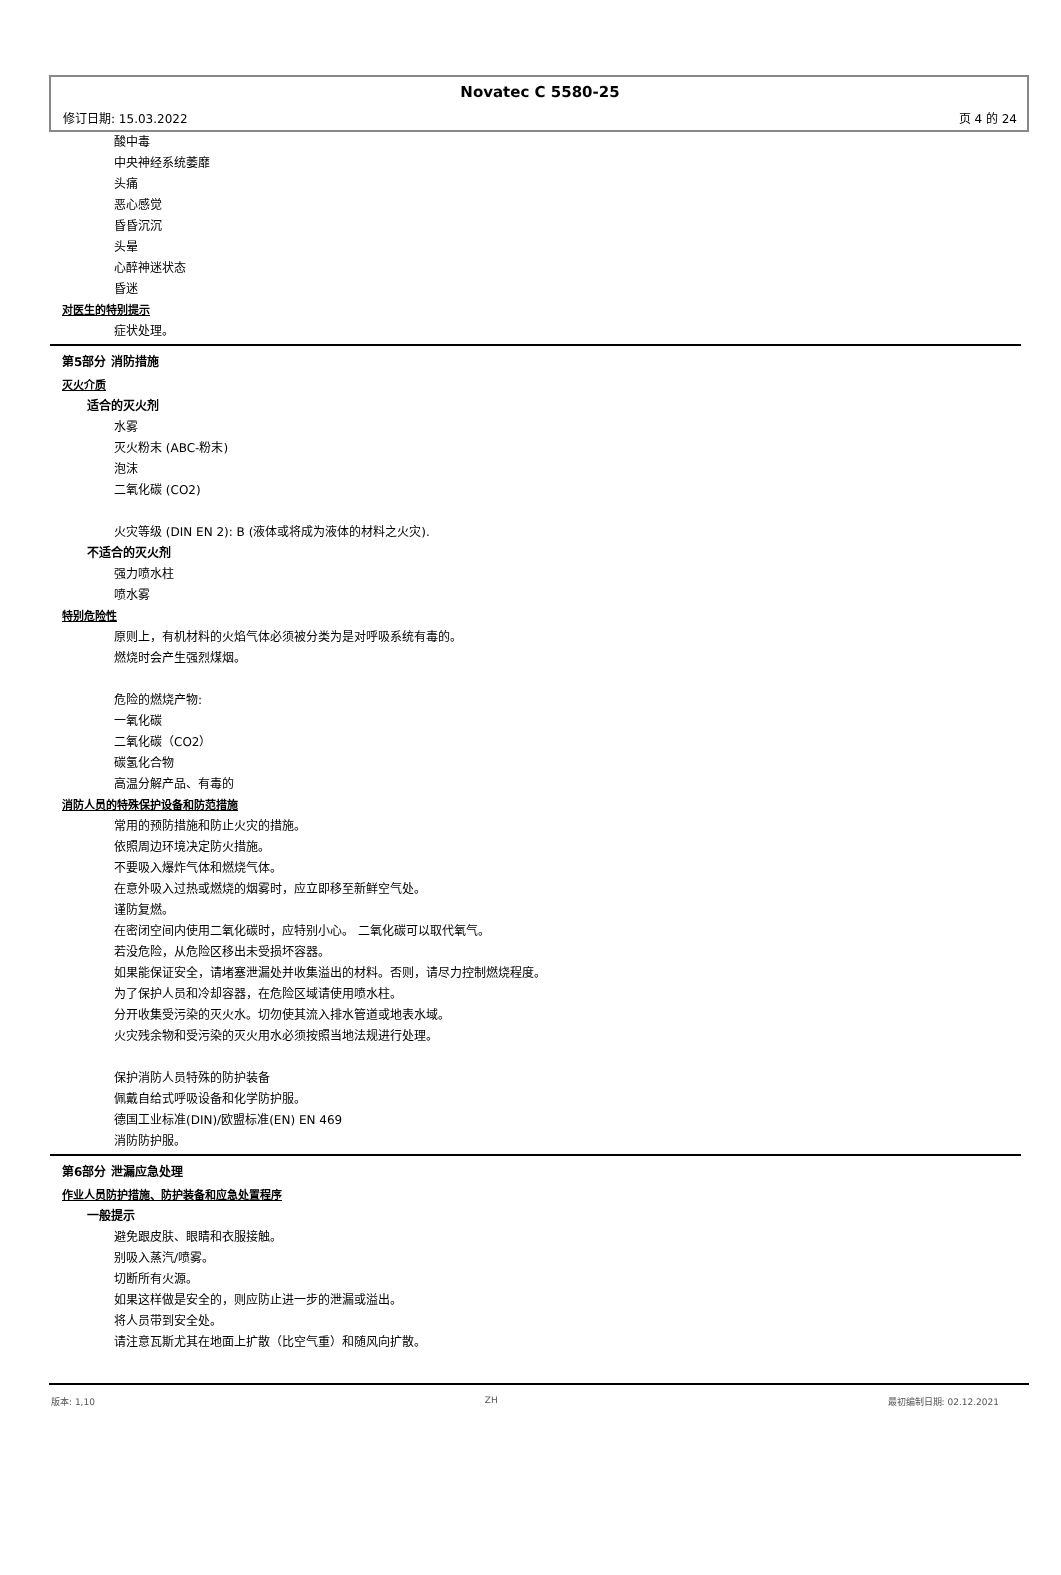Novatec C 5580-25
修订日期: 15.03.2022 页 4 的 24
酸中毒
中央神经系统萎靡
头痛
恶心感觉
昏昏沉沉
头晕
心醉神迷状态
昏迷
对医生的特别提示
症状处理。
第5部分 消防措施
灭火介质
适合的灭火剂
水雾
灭火粉末 (ABC-粉末)
泡沫
二氧化碳 (CO2)
火灾等级 (DIN EN 2): B (液体或将成为液体的材料之火灾).
不适合的灭火剂
强力喷水柱
喷水雾
特别危险性
原则上，有机材料的火焰气体必须被分类为是对呼吸系统有毒的。
燃烧时会产生强烈煤烟。
危险的燃烧产物:
一氧化碳
二氧化碳（CO2）
碳氢化合物
高温分解产品、有毒的
消防人员的特殊保护设备和防范措施
常用的预防措施和防止火灾的措施。
依照周边环境决定防火措施。
不要吸入爆炸气体和燃烧气体。
在意外吸入过热或燃烧的烟雾时，应立即移至新鲜空气处。
谨防复燃。
在密闭空间内使用二氧化碳时，应特别小心。 二氧化碳可以取代氧气。
若没危险，从危险区移出未受损坏容器。
如果能保证安全，请堵塞泄漏处并收集溢出的材料。否则，请尽力控制燃烧程度。
为了保护人员和冷却容器，在危险区域请使用喷水柱。
分开收集受污染的灭火水。切勿使其流入排水管道或地表水域。
火灾残余物和受污染的灭火用水必须按照当地法规进行处理。
保护消防人员特殊的防护装备
佩戴自给式呼吸设备和化学防护服。
德国工业标准(DIN)/欧盟标准(EN) EN 469
消防防护服。
第6部分 泄漏应急处理
作业人员防护措施、防护装备和应急处置程序
一般提示
避免跟皮肤、眼睛和衣服接触。
别吸入蒸汽/喷雾。
切断所有火源。
如果这样做是安全的，则应防止进一步的泄漏或溢出。
将人员带到安全处。
请注意瓦斯尤其在地面上扩散（比空气重）和随风向扩散。
版本: 1,10 ZH 最初编制日期: 02.12.2021